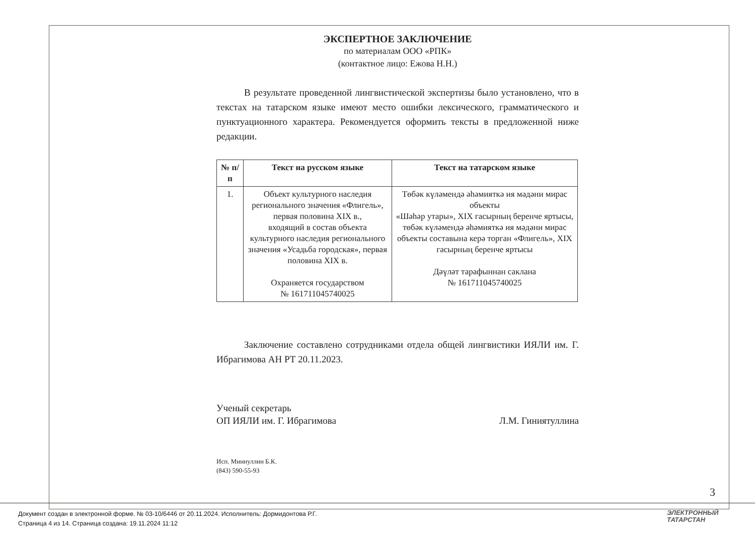ЭКСПЕРТНОЕ ЗАКЛЮЧЕНИЕ
по материалам ООО «РПК»
(контактное лицо: Ежова Н.Н.)
В результате проведенной лингвистической экспертизы было установлено, что в текстах на татарском языке имеют место ошибки лексического, грамматического и пунктуационного характера. Рекомендуется оформить тексты в предложенной ниже редакции.
| № п/п | Текст на русском языке | Текст на татарском языке |
| --- | --- | --- |
| 1. | Объект культурного наследия регионального значения «Флигель», первая половина XIX в., входящий в состав объекта культурного наследия регионального значения «Усадьба городская», первая половина XIX в. Охраняется государством № 161711045740025 | Төбәк күләмендә әһәмияткә ия мәдәни мирас объекты «Шәһәр утары», XIX гасырның беренче яртысы, төбәк күләмендә әһәмияткә ия мәдәни мирас объекты составына керә торган «Флигель», XIX гасырның беренче яртысы Дәүләт тарафыннан саклана № 161711045740025 |
Заключение составлено сотрудниками отдела общей лингвистики ИЯЛИ им. Г. Ибрагимова АН РТ 20.11.2023.
Ученый секретарь
ОП ИЯЛИ им. Г. Ибрагимова
Л.М. Гиниятуллина
Исп. Миннуллин Б.К.
(843) 590-55-93
3
Документ создан в электронной форме. № 03-10/6446 от 20.11.2024. Исполнитель: Дормидонтова Р.Г.
Страница 4 из 14. Страница создана: 19.11.2024 11:12
ЭЛЕКТРОННЫЙ
ТАТАРСТАН